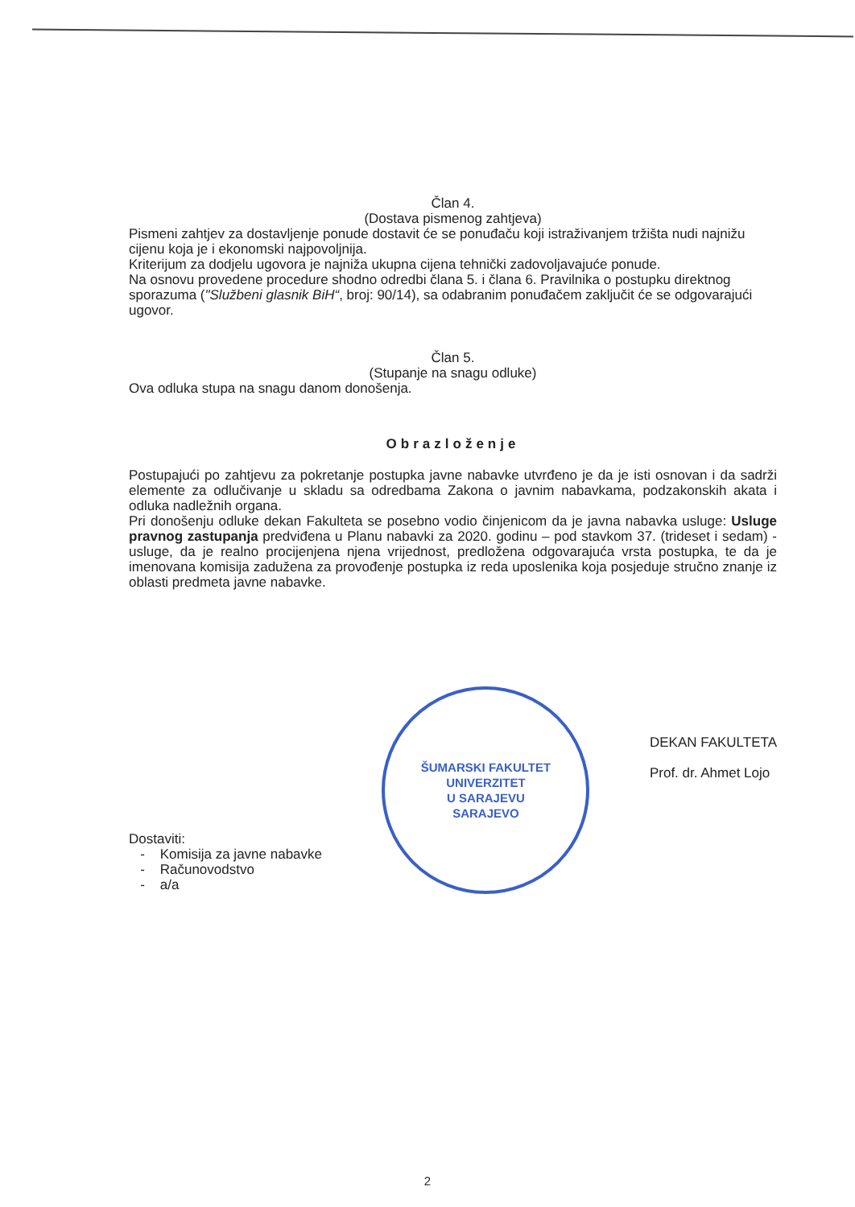Član 4.
(Dostava pismenog zahtjeva)
Pismeni zahtjev za dostavljenje ponude dostavit će se ponuđaču koji istraživanjem tržišta nudi najnižu cijenu koja je i ekonomski najpovoljnija.
Kriterijum za dodjelu ugovora je najniža ukupna cijena tehnički zadovoljavajuće ponude.
Na osnovu provedene procedure shodno odredbi člana 5. i člana 6. Pravilnika o postupku direktnog sporazuma ("Službeni glasnik BiH“, broj: 90/14), sa odabranim ponuđačem zaključit će se odgovarajući ugovor.
Član 5.
(Stupanje na snagu odluke)
Ova odluka stupa na snagu danom donošenja.
Obrazloženje
Postupajući po zahtjevu za pokretanje postupka javne nabavke utvrđeno je da je isti osnovan i da sadrži elemente za odlučivanje u skladu sa odredbama Zakona o javnim nabavkama, podzakonskih akata i odluka nadležnih organa.
Pri donošenju odluke dekan Fakulteta se posebno vodio činjenicom da je javna nabavka usluge: Usluge pravnog zastupanja predviđena u Planu nabavki za 2020. godinu – pod stavkom 37. (trideset i sedam) - usluge, da je realno procijenjena njena vrijednost, predložena odgovarajuća vrsta postupka, te da je imenovana komisija zadužena za provođenje postupka iz reda uposlenika koja posjeduje stručno znanje iz oblasti predmeta javne nabavke.
Dostaviti:
- Komisija za javne nabavke
- Računovodstvo
- a/a
ŠUMARSKI FAKULTET
UNIVERZITET
U SARAJEVU
SARAJEVO
DEKAN FAKULTETA
Prof. dr. Ahmet Lojo
2